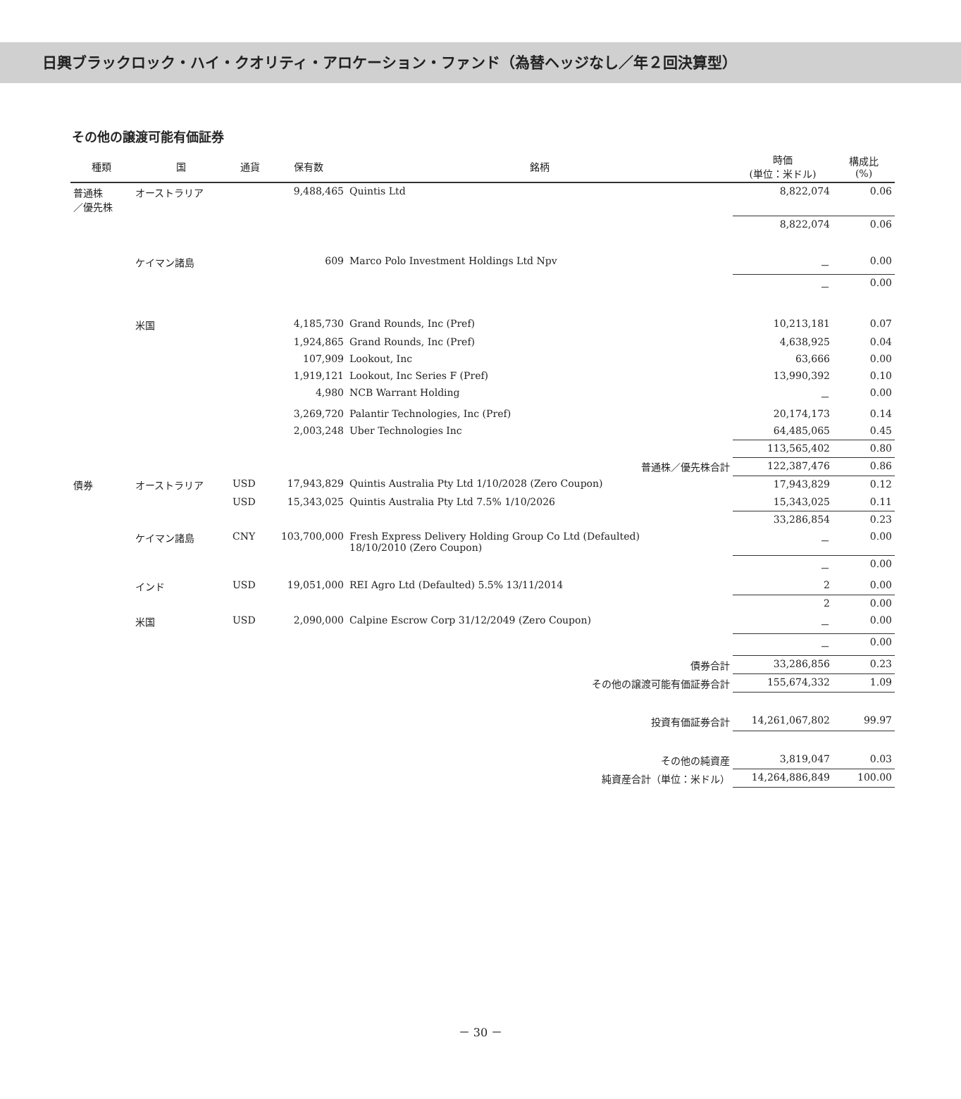日興ブラックロック・ハイ・クオリティ・アロケーション・ファンド（為替ヘッジなし／年２回決算型）
その他の譲渡可能有価証券
| 種類 | 国 | 通貨 | 保有数 | 銘柄 | 時価 (単位：米ドル) | 構成比 (%) |
| --- | --- | --- | --- | --- | --- | --- |
| 普通株 ／優先株 | オーストラリア | | 9,488,465 | Quintis Ltd | 8,822,074 | 0.06 |
| | | | | | 8,822,074 | 0.06 |
| | ケイマン諸島 | | 609 | Marco Polo Investment Holdings Ltd Npv | － | 0.00 |
| | | | | | － | 0.00 |
| | 米国 | | 4,185,730 | Grand Rounds, Inc (Pref) | 10,213,181 | 0.07 |
| | | | 1,924,865 | Grand Rounds, Inc (Pref) | 4,638,925 | 0.04 |
| | | | 107,909 | Lookout, Inc | 63,666 | 0.00 |
| | | | 1,919,121 | Lookout, Inc Series F (Pref) | 13,990,392 | 0.10 |
| | | | 4,980 | NCB Warrant Holding | － | 0.00 |
| | | | 3,269,720 | Palantir Technologies, Inc (Pref) | 20,174,173 | 0.14 |
| | | | 2,003,248 | Uber Technologies Inc | 64,485,065 | 0.45 |
| | | | | | 113,565,402 | 0.80 |
| 普通株／優先株合計 | | | | | 122,387,476 | 0.86 |
| 債券 | オーストラリア | USD | 17,943,829 | Quintis Australia Pty Ltd 1/10/2028 (Zero Coupon) | 17,943,829 | 0.12 |
| | | USD | 15,343,025 | Quintis Australia Pty Ltd 7.5% 1/10/2026 | 15,343,025 | 0.11 |
| | | | | | 33,286,854 | 0.23 |
| | ケイマン諸島 | CNY | 103,700,000 | Fresh Express Delivery Holding Group Co Ltd (Defaulted) 18/10/2010 (Zero Coupon) | － | 0.00 |
| | | | | | － | 0.00 |
| | インド | USD | 19,051,000 | REI Agro Ltd (Defaulted) 5.5% 13/11/2014 | 2 | 0.00 |
| | | | | | 2 | 0.00 |
| | 米国 | USD | 2,090,000 | Calpine Escrow Corp 31/12/2049 (Zero Coupon) | － | 0.00 |
| | | | | | － | 0.00 |
| 債券合計 | | | | | 33,286,856 | 0.23 |
| その他の譲渡可能有価証券合計 | | | | | 155,674,332 | 1.09 |
| 投資有価証券合計 | | | | | 14,261,067,802 | 99.97 |
| その他の純資産 | | | | | 3,819,047 | 0.03 |
| 純資産合計（単位：米ドル） | | | | | 14,264,886,849 | 100.00 |
－ 30 －